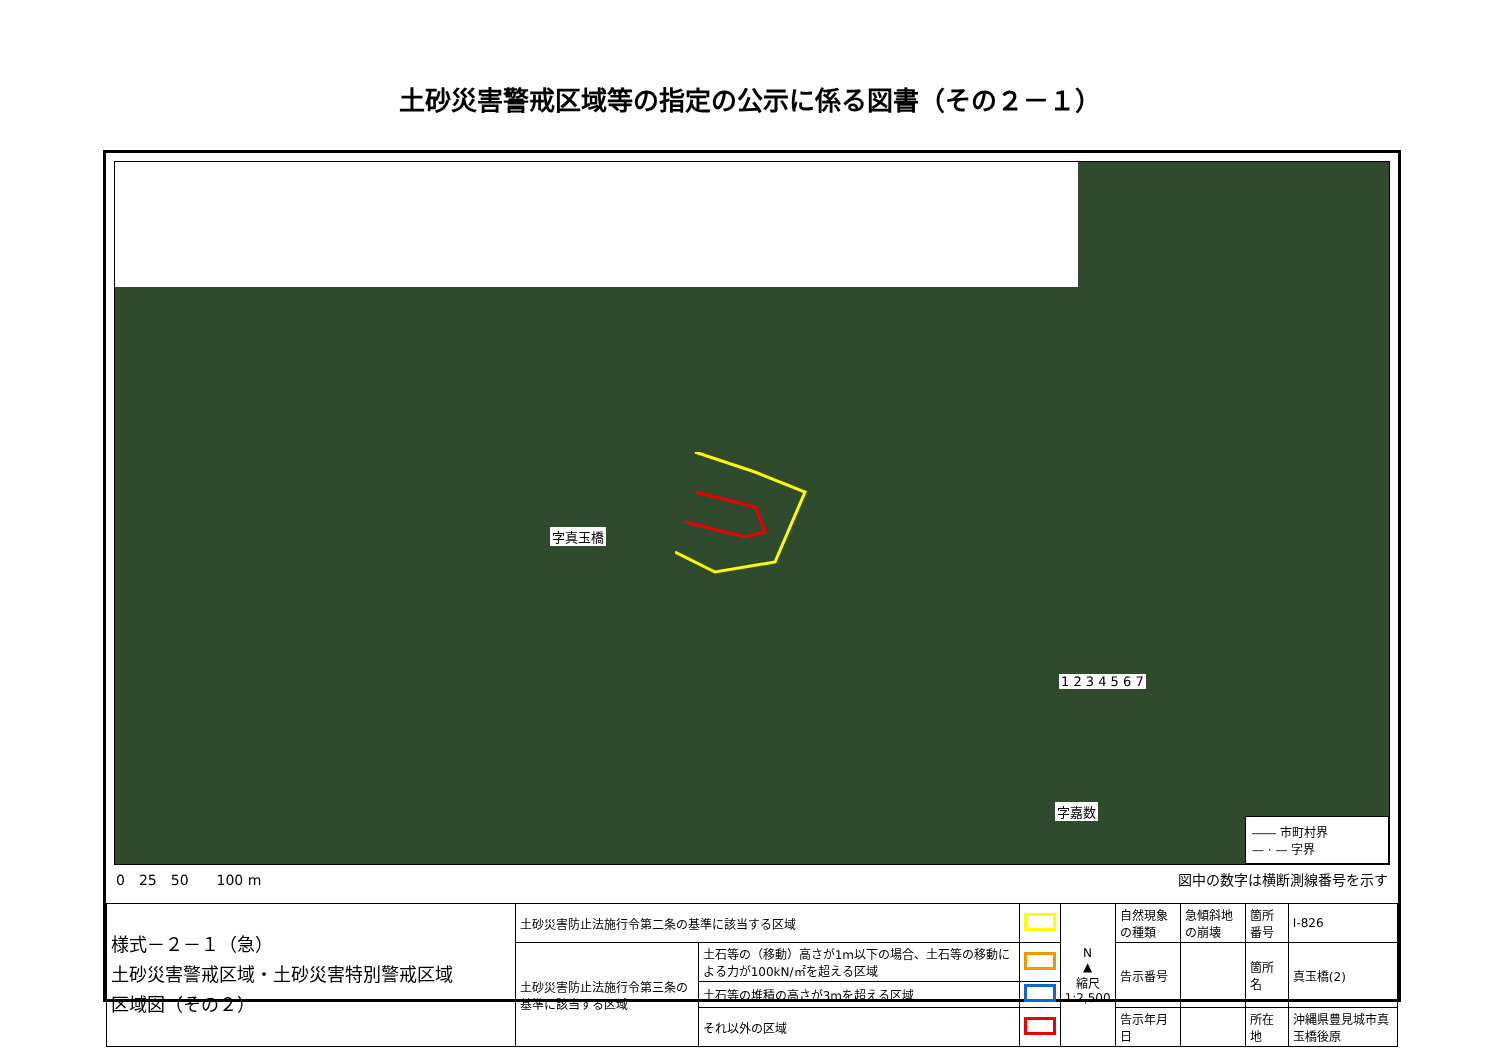土砂災害警戒区域等の指定の公示に係る図書（その２－１）
字真玉橋
1 2 3 4 5 6 7
字嘉数
―― 市町村界
— · — 字界
0　25　50　　100 m 図中の数字は横断測線番号を示す
| 様式－２－１（急） 土砂災害警戒区域・土砂災害特別警戒区域 区域図（その２） | 土砂災害防止法施行令第二条の基準に該当する区域 | | | N ▲ 縮尺 1:2,500 | 自然現象の種類 | 急傾斜地の崩壊 | 箇所番号 | Ⅰ-826 |
| | 土砂災害防止法施行令第三条の基準に該当する区域 | 土石等の（移動）高さが1m以下の場合、土石等の移動による力が100kN/㎡を超える区域 | | | 告示番号 | | 箇所名 | 真玉橋(2) |
| | | 土石等の堆積の高さが3mを超える区域 | | | | | | |
| | | それ以外の区域 | | | 告示年月日 | | 所在地 | 沖縄県豊見城市真玉橋後原 |